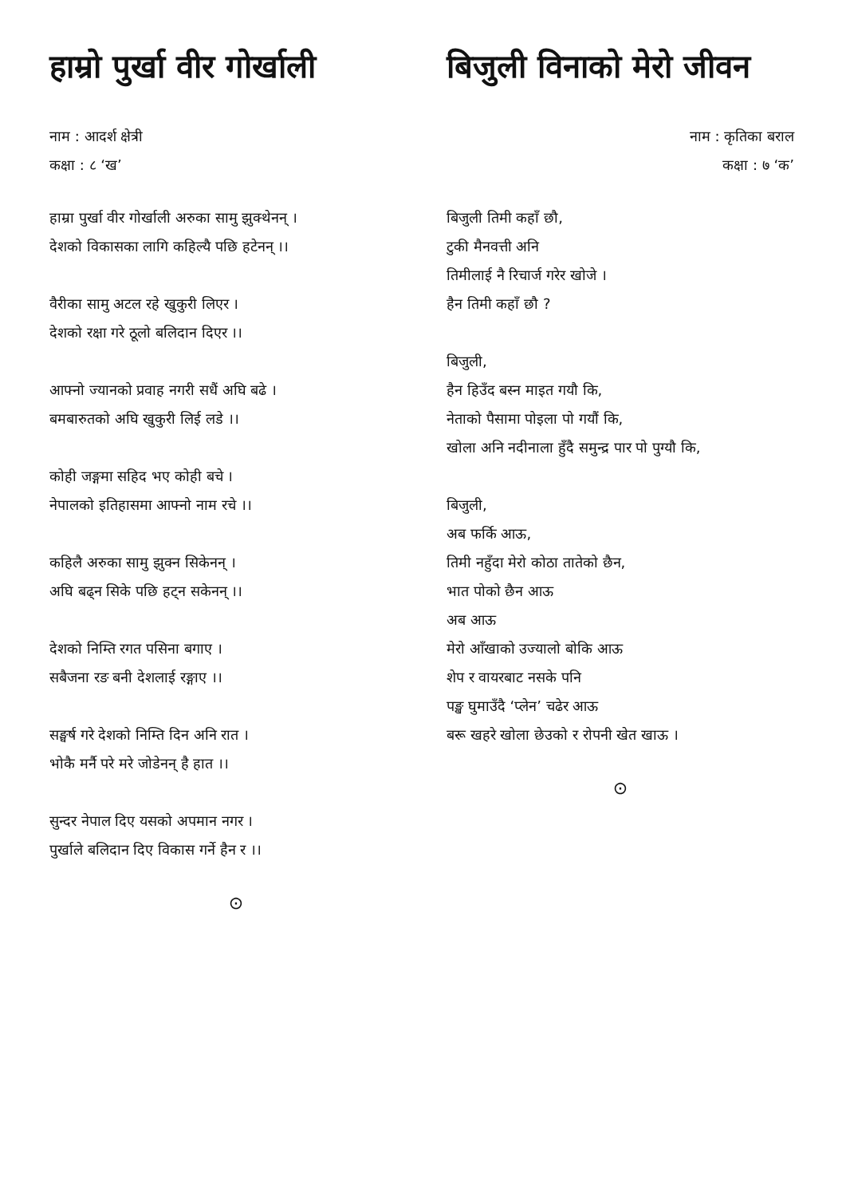हाम्रो पुर्खा वीर गोर्खाली
नाम : आदर्श क्षेत्री
कक्षा : ८ ‘ख’
हाम्रा पुर्खा वीर गोर्खाली अरुका सामु झुक्थेनन् ।
देशको विकासका लागि कहिल्यै पछि हटेनन् ।।
वैरीका सामु अटल रहे खुकुरी लिएर ।
देशको रक्षा गरे ठूलो बलिदान दिएर ।।
आफ्नो ज्यानको प्रवाह नगरी सधैं अघि बढे ।
बमबारुतको अघि खुकुरी लिई लडे ।।
कोही जङ्गमा सहिद भए कोही बचे ।
नेपालको इतिहासमा आफ्नो नाम रचे ।।
कहिलै अरुका सामु झुक्न सिकेनन् ।
अघि बढ्न सिके पछि हट्न सकेनन् ।।
देशको निम्ति रगत पसिना बगाए ।
सबैजना रङ बनी देशलाई रङ्गाए ।।
सङ्घर्ष गरे देशको निम्ति दिन अनि रात ।
भोकै मर्नै परे मरे जोडेनन् है हात ।।
सुन्दर नेपाल दिए यसको अपमान नगर ।
पुर्खाले बलिदान दिए विकास गर्ने हैन र ।।
⊙
बिजुली विनाको मेरो जीवन
नाम : कृतिका बराल
कक्षा : ७ ‘क’
बिजुली तिमी कहाँ छौ,
टुकी मैनवत्ती अनि
तिमीलाई नै रिचार्ज गरेर खोजे ।
हैन तिमी कहाँ छौ ?
बिजुली,
हैन हिउँद बस्न माइत गयौ कि,
नेताको पैसामा पोइला पो गयौं कि,
खोला अनि नदीनाला हुँदै समुन्द्र पार पो पुग्यौ कि,
बिजुली,
अब फर्कि आऊ,
तिमी नहुँदा मेरो कोठा तातेको छैन,
भात पोको छैन आऊ
अब आऊ
मेरो आँखाको उज्यालो बोकि आऊ
शेप र वायरबाट नसके पनि
पङ्ख घुमाउँदै ‘प्लेन’ चढेर आऊ
बरू खहरे खोला छेउको र रोपनी खेत खाऊ ।
⊙